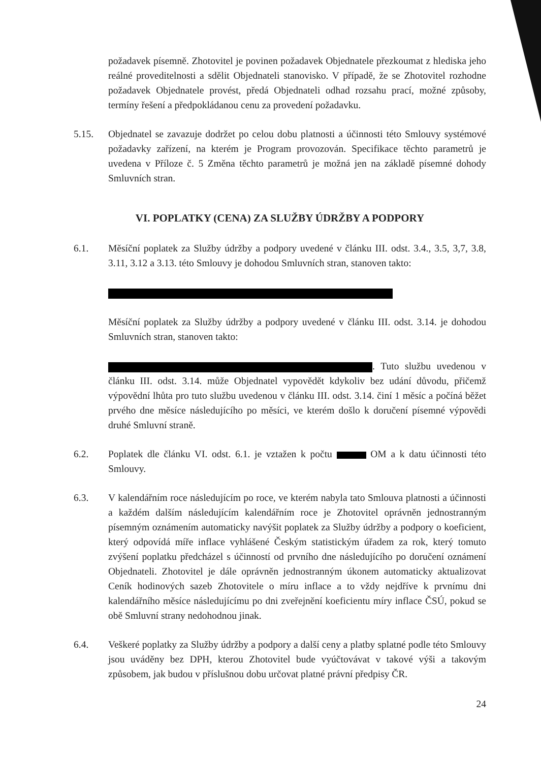požadavek písemně. Zhotovitel je povinen požadavek Objednatele přezkoumat z hlediska jeho reálné proveditelnosti a sdělit Objednateli stanovisko. V případě, že se Zhotovitel rozhodne požadavek Objednatele provést, předá Objednateli odhad rozsahu prací, možné způsoby, termíny řešení a předpokládanou cenu za provedení požadavku.
5.15. Objednatel se zavazuje dodržet po celou dobu platnosti a účinnosti této Smlouvy systémové požadavky zařízení, na kterém je Program provozován. Specifikace těchto parametrů je uvedena v Příloze č. 5 Změna těchto parametrů je možná jen na základě písemné dohody Smluvních stran.
VI. POPLATKY (CENA) ZA SLUŽBY ÚDRŽBY A PODPORY
6.1. Měsíční poplatek za Služby údržby a podpory uvedené v článku III. odst. 3.4., 3.5, 3,7, 3.8, 3.11, 3.12 a 3.13. této Smlouvy je dohodou Smluvních stran, stanoven takto:
Měsíční poplatek za Služby údržby a podpory uvedené v článku III. odst. 3.14. je dohodou Smluvních stran, stanoven takto:
. Tuto službu uvedenou v článku III. odst. 3.14. může Objednatel vypovědět kdykoliv bez udání důvodu, přičemž výpovědní lhůta pro tuto službu uvedenou v článku III. odst. 3.14. činí 1 měsíc a počíná běžet prvého dne měsíce následujícího po měsíci, ve kterém došlo k doručení písemné výpovědi druhé Smluvní straně.
6.2. Poplatek dle článku VI. odst. 6.1. je vztažen k počtu OM a k datu účinnosti této Smlouvy.
6.3. V kalendářním roce následujícím po roce, ve kterém nabyla tato Smlouva platnosti a účinnosti a každém dalším následujícím kalendářním roce je Zhotovitel oprávněn jednostranným písemným oznámením automaticky navýšit poplatek za Služby údržby a podpory o koeficient, který odpovídá míře inflace vyhlášené Českým statistickým úřadem za rok, který tomuto zvýšení poplatku předcházel s účinností od prvního dne následujícího po doručení oznámení Objednateli. Zhotovitel je dále oprávněn jednostranným úkonem automaticky aktualizovat Ceník hodinových sazeb Zhotovitele o míru inflace a to vždy nejdříve k prvnímu dni kalendářního měsíce následujícímu po dni zveřejnění koeficientu míry inflace ČSÚ, pokud se obě Smluvní strany nedohodnou jinak.
6.4. Veškeré poplatky za Služby údržby a podpory a další ceny a platby splatné podle této Smlouvy jsou uváděny bez DPH, kterou Zhotovitel bude vyúčtovávat v takové výši a takovým způsobem, jak budou v příslušnou dobu určovat platné právní předpisy ČR.
24